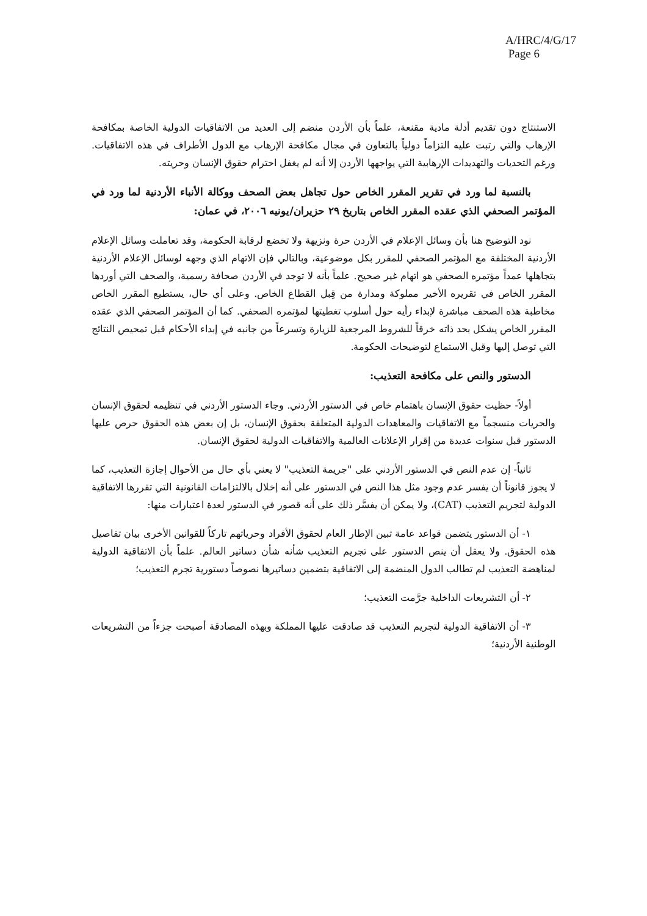A/HRC/4/G/17
Page 6
الاستنتاج دون تقديم أدلة مادية مقنعة، علماً بأن الأردن منضم إلى العديد من الاتفاقيات الدولية الخاصة بمكافحة الإرهاب والتي رتبت عليه التزاماً دولياً بالتعاون في مجال مكافحة الإرهاب مع الدول الأطراف في هذه الاتفاقيات. ورغم التحديات والتهديدات الإرهابية التي يواجهها الأردن إلا أنه لم يغفل احترام حقوق الإنسان وحريته.
بالنسبة لما ورد في تقرير المقرر الخاص حول تجاهل بعض الصحف ووكالة الأنباء الأردنية لما ورد في المؤتمر الصحفي الذي عقده المقرر الخاص بتاريخ ٢٩ حزيران/يونيه ٢٠٠٦، في عمان:
نود التوضيح هنا بأن وسائل الإعلام في الأردن حرة ونزيهة ولا تخضع لرقابة الحكومة، وقد تعاملت وسائل الإعلام الأردنية المختلفة مع المؤتمر الصحفي للمقرر بكل موضوعية، وبالتالي فإن الاتهام الذي وجهه لوسائل الإعلام الأردنية بتجاهلها عمداً مؤتمره الصحفي هو اتهام غير صحيح. علماً بأنه لا توجد في الأردن صحافة رسمية، والصحف التي أوردها المقرر الخاص في تقريره الأخير مملوكة ومدارة من قِبل القطاع الخاص. وعلى أي حال، يستطيع المقرر الخاص مخاطبة هذه الصحف مباشرة لإبداء رأيه حول أسلوب تغطيتها لمؤتمره الصحفي. كما أن المؤتمر الصحفي الذي عقده المقرر الخاص يشكل بحد ذاته خرقاً للشروط المرجعية للزيارة وتسرعاً من جانبه في إبداء الأحكام قبل تمحيص النتائج التي توصل إليها وقبل الاستماع لتوضيحات الحكومة.
الدستور والنص على مكافحة التعذيب:
أولاً- حظيت حقوق الإنسان باهتمام خاص في الدستور الأردني. وجاء الدستور الأردني في تنظيمه لحقوق الإنسان والحريات منسجماً مع الاتفاقيات والمعاهدات الدولية المتعلقة بحقوق الإنسان، بل إن بعض هذه الحقوق حرص عليها الدستور قبل سنوات عديدة من إقرار الإعلانات العالمية والاتفاقيات الدولية لحقوق الإنسان.
ثانياً- إن عدم النص في الدستور الأردني على "جريمة التعذيب" لا يعني بأي حال من الأحوال إجازة التعذيب، كما لا يجوز قانوناً أن يفسر عدم وجود مثل هذا النص في الدستور على أنه إخلال بالالتزامات القانونية التي تقررها الاتفاقية الدولية لتجريم التعذيب (CAT)، ولا يمكن أن يفسَّر ذلك على أنه قصور في الدستور لعدة اعتبارات منها:
١- أن الدستور يتضمن قواعد عامة تبين الإطار العام لحقوق الأفراد وحرياتهم تاركاً للقوانين الأخرى بيان تفاصيل هذه الحقوق. ولا يعقل أن ينص الدستور على تجريم التعذيب شأنه شأن دساتير العالم. علماً بأن الاتفاقية الدولية لمناهضة التعذيب لم تطالب الدول المنضمة إلى الاتفاقية بتضمين دساتيرها نصوصاً دستورية تجرم التعذيب؛
٢- أن التشريعات الداخلية جرَّمت التعذيب؛
٣- أن الاتفاقية الدولية لتجريم التعذيب قد صادقت عليها المملكة وبهذه المصادقة أصبحت جزءاً من التشريعات الوطنية الأردنية؛